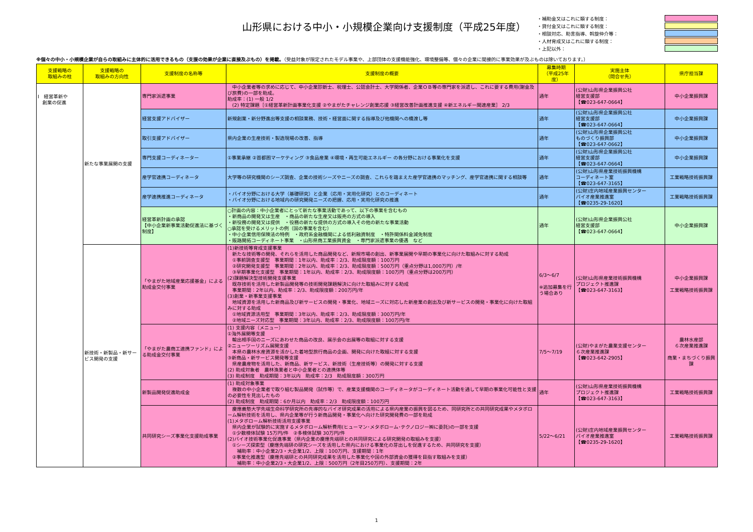山形県における中小・小規模企業向け支援制度（平成25年度）
・補助金又はこれに類する制度：
・貸付金又はこれに類する制度：
・相談対応、助言指導、斡旋仲介等：
・人材育成又はこれに類する制度：
・上記以外：
※個々の中小・小規模企業が自らの取組みに主体的に活用できるもの（支援の効果が企業に直接及ぶもの）を掲載。（受益対象が限定されたモデル事業や、上部団体の支援機能強化、環境整備等、個々の企業に間接的に事業効果が及ぶものは除いております。）
| 支援戦略の 取組みの柱 | 支援戦略の 取組みの方向性 | 支援制度の名称等 | 支援制度の概要 | 募集時期 （平成25年度） | 実施主体 （問合せ先） | 県庁担当課 |
| --- | --- | --- | --- | --- | --- | --- |
| Ⅰ 経営革新や 創業の促進 | 新たな事業展開の支援 | 専門家派遣事業 | 中小企業者等の求めに応じて、中小企業診断士、税理士、公認会計士、大学関係者、企業ＯＢ等の専門家を派遣し、これに要する費用(謝金及び旅費)の一部を助成。 助成率：(1) 一般 1/2 (2) 特定課題［①経営革新計画事業化支援 ②やまがたチャレンジ創業応援 ③経営改善計画推進支援 ④新エネルギー関連産業］ 2/3 | 通年 | (公財)山形県企業振興公社 経営支援部 【☎023-647-0664】 | 中小企業振興課 |
| | | 経営支援アドバイザー | 新規創業・新分野進出等支援の相談業務、技術・経営面に関する指導及び他機関への橋渡し等 | 通年 | (公財)山形県企業振興公社 経営支援部 【☎023-647-0664】 | 中小企業振興課 |
| | | 取引支援アドバイザー | 県内企業の生産技術・製造現場の改善、指導 | 通年 | (公財)山形県企業振興公社 ものづくり振興部 【☎023-647-0662】 | 中小企業振興課 |
| | | 専門支援コーディネーター | ①事業承継 ②首都圏マーケティング ③食品産業 ④環境・再生可能エネルギー の各分野における事業化を支援 | 通年 | (公財)山形県企業振興公社 経営支援部 【☎023-647-0664】 | 中小企業振興課 |
| | | 産学官連携コーディネータ | 大学等の研究機関のシーズ調査、企業の技術シーズやニーズの調査、これらを踏まえた産学官連携のマッチング、産学官連携に関する相談等 | 通年 | (公財)山形県産業技術振興機構 コーディネート室 【☎023-647-3165】 | 工業戦略技術振興課 |
| | | 産学連携推進コーディネータ | ・バイオ分野における大学（基礎研究）と企業（応用・実用化研究）とのコーディネート ・バイオ分野における地域内の研究開発ニーズの把握、応用・実用化研究の推進 | 通年 | (公財)庄内地域産業振興センター バイオ産業推進室 【☎0235-29-1620】 | 工業戦略技術振興課 |
| | | 経営革新計画の承認 【中小企業新事業活動促進法に基づく制度】 | ○計画の内容：中小企業者にとって新たな事業活動であって、以下の事業を含むもの ・新商品の開発又は生産 ・商品の新たな生産又は販売の方式の導入 ・新役務の開発又は提供 ・役務の新たな提供の方式の導入その他の新たな事業活動 ○承認を受けるメリットの例（国の事業を含む） ・中小企業信用保険法の特例 ・政府系金融機関による低利融資制度 ・特許関係料金減免制度 ・販路開拓コーディネート事業 ・山形県商工業振興資金 ・専門家派遣事業の優遇 など | 通年 | (公財)山形県企業振興公社 経営支援部 【☎023-647-0664】 | 中小企業振興課 |
| | 新技術・新製品・新サービス開発の支援 | 「やまがた地域産業応援基金」による助成金交付事業 | (1)新技術等育成支援事業 新たな技術等の開発、それらを活用した商品開発など、新規市場の創出、新事業展開や早期の事業化に向けた取組みに対する助成 ①事前調査支援型 事業期間：1年以内、助成率：2/3、助成限度額：100万円 ②研究開発支援型 事業期間：2年以内、助成率：2/3、助成限度額：500万円（重点分野は1,000万円）/年 ③早期事業化支援型 事業期間：1年以内、助成率：2/3、助成限度額：100万円（重点分野は200万円） (2)課題解決型技術開発支援事業 既存技術を活用した新製品開発等の技術開発課題解決に向けた取組みに対する助成 事業期間：2年以内、助成率：2/3、助成限度額：200万円/年 (3)創業・新事業支援事業 地域資源を活用した新商品及び新サービスの開発・事業化、地域ニーズに対応した新産業の創出及び新サービスの開発・事業化に向けた取組みに対する助成 ①地域資源活用型 事業期間：3年以内、助成率：2/3、助成限度額：300万円/年 ②地域ニーズ対応型 事業期間：3年以内、助成率：2/3、助成限度額：100万円/年 | 6/3～6/7 ※追加募集を行う場合あり | (公財)山形県産業技術振興機構 プロジェクト推進課 【☎023-647-3163】 | 中小企業振興課 工業戦略技術振興課 |
| | | 「やまがた農商工連携ファンド」による助成金交付事業 | (1) 支援内容（メニュー） ①海外展開等支援 輸出相手国のニーズにあわせた商品の改良、展示会の出展等の取組に対する支援 ②ニューツーリズム展開支援 本県の農林水産資源を活かした着地型旅行商品の企画、開発に向けた取組に対する支援 ③新商品・新サービス開発等支援 県産農産物を活用した、新商品、新サービス、新技術（生産技術等）の開発に対する支援 (2) 助成対象者 農林漁業者と中小企業者との連携体等 (3) 助成制度 助成期間：3年以内 助成率：2/3 助成限度額：300万円 | 7/5～7/19 | (公財)やまがた農業支援センター ６次産業推進課 【☎023-642-2905】 | 農林水産部 ６次産業推進課 商業・まちづくり振興課 |
| | | 新製品開発促進助成金 | (1) 助成対象事業 複数の中小企業者で取り組む製品開発（試作等）で、産業支援機関のコーディネータがコーディネート活動を通して早期の事業化可能性と支援の必要性を見出したもの (2) 助成制度 助成期間：6か月以内 助成率：2/3 助成限度額：100万円 | 通年 | (公財)山形県産業技術振興機構 プロジェクト推進課 【☎023-647-3163】 | 工業戦略技術振興課 |
| | | 共同研究シーズ事業化支援助成事業 | 慶應義塾大学先端生命科学研究所の先導的なバイオ研究成果の活用による県内産業の振興を図るため、同研究所との共同研究成果やメタボローム解析技術を活用し、県内企業等が行う新商品開発・事業化へ向けた研究開発費の一部を助成 (1)メタボローム解析技術活用支援事業 県内企業が試験的に実施するメタボローム解析費用(ヒューマン･メタボローム･テクノロジー㈱に委託)の一部を支援 ①少数検体試験 15万円/件 ②多検体試験 30万円/件 (2)バイオ技術事業化促進事業（県内企業の慶應先端研との共同研究による研究開発の取組みを支援） ①シーズ探索型（慶應先端研の研究シーズを活用した県内における事業化の芽出しを促進するため、共同研究を支援） 補助率：中小企業2/3・大企業1/2、上限：100万円、支援期間：1年 ②事業化推進型（慶應先端研との共同研究成果を活用した事業化や国の外部資金の獲得を目指す取組みを支援） 補助率：中小企業2/3・大企業1/2、上限：500万円（2年目250万円）、支援期間：2年 | 5/22～6/21 | (公財)庄内地域産業振興センター バイオ産業推進室 【☎0235-29-1620】 | 工業戦略技術振興課 |
1